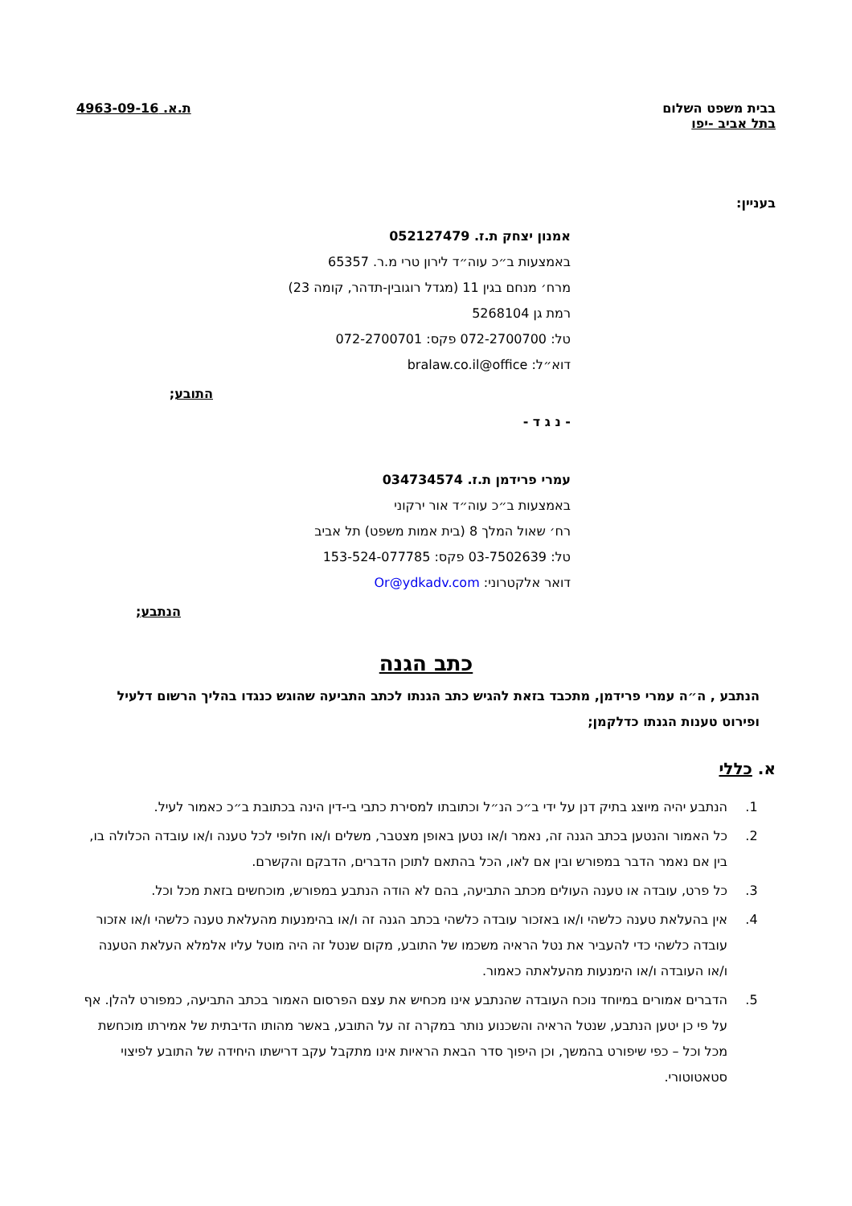בבית משפט השלום
בתל אביב -יפו
ת.א. 4963-09-16
בעניין:
אמנון יצחק ת.ז. 052127479
באמצעות ב״כ עוה״ד לירון טרי מ.ר. 65357
מרח׳ מנחם בגין 11 (מגדל רוגובין-תדהר, קומה 23)
רמת גן 5268104
טל: 072-2700700 פקס: 072-2700701
דוא״ל: bralaw.co.il@office
התובע;
- נ ג ד -
עמרי פרידמן ת.ז. 034734574
באמצעות ב״כ עוה״ד אור ירקוני
רח׳ שאול המלך 8 (בית אמות משפט) תל אביב
טל: 03-7502639 פקס: 153-524-077785
דואר אלקטרוני: Or@ydkadv.com
הנתבע;
כתב הגנה
הנתבע , ה״ה עמרי פרידמן, מתכבד בזאת להגיש כתב הגנתו לכתב התביעה שהוגש כנגדו בהליך הרשום דלעיל ופירוט טענות הגנתו כדלקמן;
א. כללי
1. הנתבע יהיה מיוצג בתיק דנן על ידי ב״כ הנ״ל וכתובתו למסירת כתבי בי-דין הינה בכתובת ב״כ כאמור לעיל.
2. כל האמור והנטען בכתב הגנה זה, נאמר ו/או נטען באופן מצטבר, משלים ו/או חלופי לכל טענה ו/או עובדה הכלולה בו, בין אם נאמר הדבר במפורש ובין אם לאו, הכל בהתאם לתוכן הדברים, הדבקם והקשרם.
3. כל פרט, עובדה או טענה העולים מכתב התביעה, בהם לא הודה הנתבע במפורש, מוכחשים בזאת מכל וכל.
4. אין בהעלאת טענה כלשהי ו/או באזכור עובדה כלשהי בכתב הגנה זה ו/או בהימנעות מהעלאת טענה כלשהי ו/או אזכור עובדה כלשהי כדי להעביר את נטל הראיה משכמו של התובע, מקום שנטל זה היה מוטל עליו אלמלא העלאת הטענה ו/או העובדה ו/או הימנעות מהעלאתה כאמור.
5. הדברים אמורים במיוחד נוכח העובדה שהנתבע אינו מכחיש את עצם הפרסום האמור בכתב התביעה, כמפורט להלן. אף על פי כן יטען הנתבע, שנטל הראיה והשכנוע נותר במקרה זה על התובע, באשר מהותו הדיבתית של אמירתו מוכחשת מכל וכל – כפי שיפורט בהמשך, וכן היפוך סדר הבאת הראיות אינו מתקבל עקב דרישתו היחידה של התובע לפיצוי סטאטוטורי.